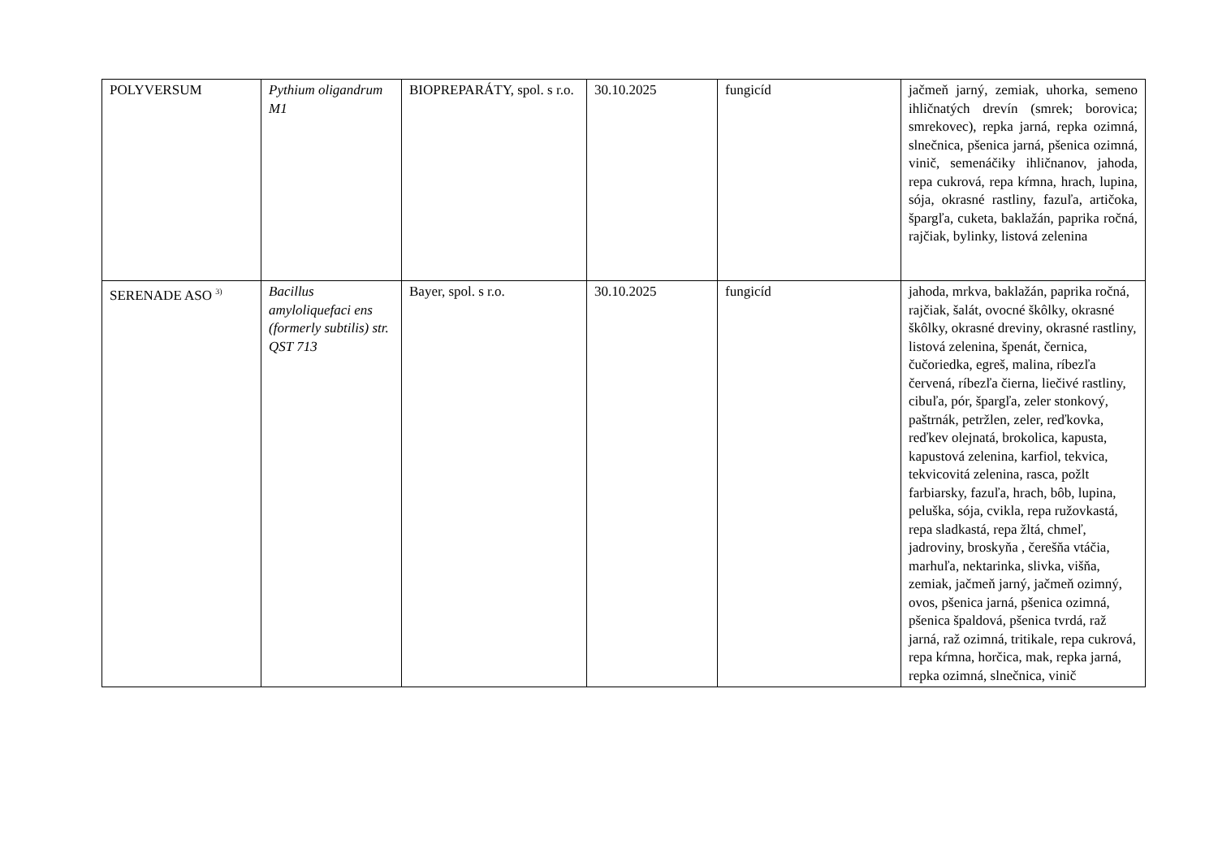| POLYVERSUM | Pythium oligandrum M1 | BIOPREPARÁTY, spol. s r.o. | 30.10.2025 | fungicíd | jačmeň jarný, zemiak, uhorka, semeno ihličnatých drevín (smrek; borovica; smrekovec), repka jarná, repka ozimná, slnečnica, pšenica jarná, pšenica ozimná, vinič, semenáčiky ihličnanov, jahoda, repa cukrová, repa kŕmna, hrach, lupina, sója, okrasné rastliny, fazuľa, artičoka, špargľa, cuketa, baklažán, paprika ročná, rajčiak, bylinky, listová zelenina |
| SERENADE ASO <sup>3)</sup> | Bacillus amyloliquefaci ens (formerly subtilis) str. QST 713 | Bayer, spol. s r.o. | 30.10.2025 | fungicíd | jahoda, mrkva, baklažán, paprika ročná, rajčiak, šalát, ovocné škôlky, okrasné škôlky, okrasné dreviny, okrasné rastliny, listová zelenina, špenát, černica, čučoriedka, egreš, malina, ríbezľa červená, ríbezľa čierna, liečivé rastliny, cibuľa, pór, špargľa, zeler stonkový, paštrnák, petržlen, zeler, reďkovka, reďkev olejnatá, brokolica, kapusta, kapustová zelenina, karfiol, tekvica, tekvicovitá zelenina, rasca, požlt farbiarsky, fazuľa, hrach, bôb, lupina, peluška, sója, cvikla, repa ružovkastá, repa sladkastá, repa žltá, chmeľ, jadroviny, broskyňa , čerešňa vtáčia, marhuľa, nektarinka, slivka, višňa, zemiak, jačmeň jarný, jačmeň ozimný, ovos, pšenica jarná, pšenica ozimná, pšenica špaldová, pšenica tvrdá, raž jarná, raž ozimná, tritikale, repa cukrová, repa kŕmna, horčica, mak, repka jarná, repka ozimná, slnečnica, vinič |